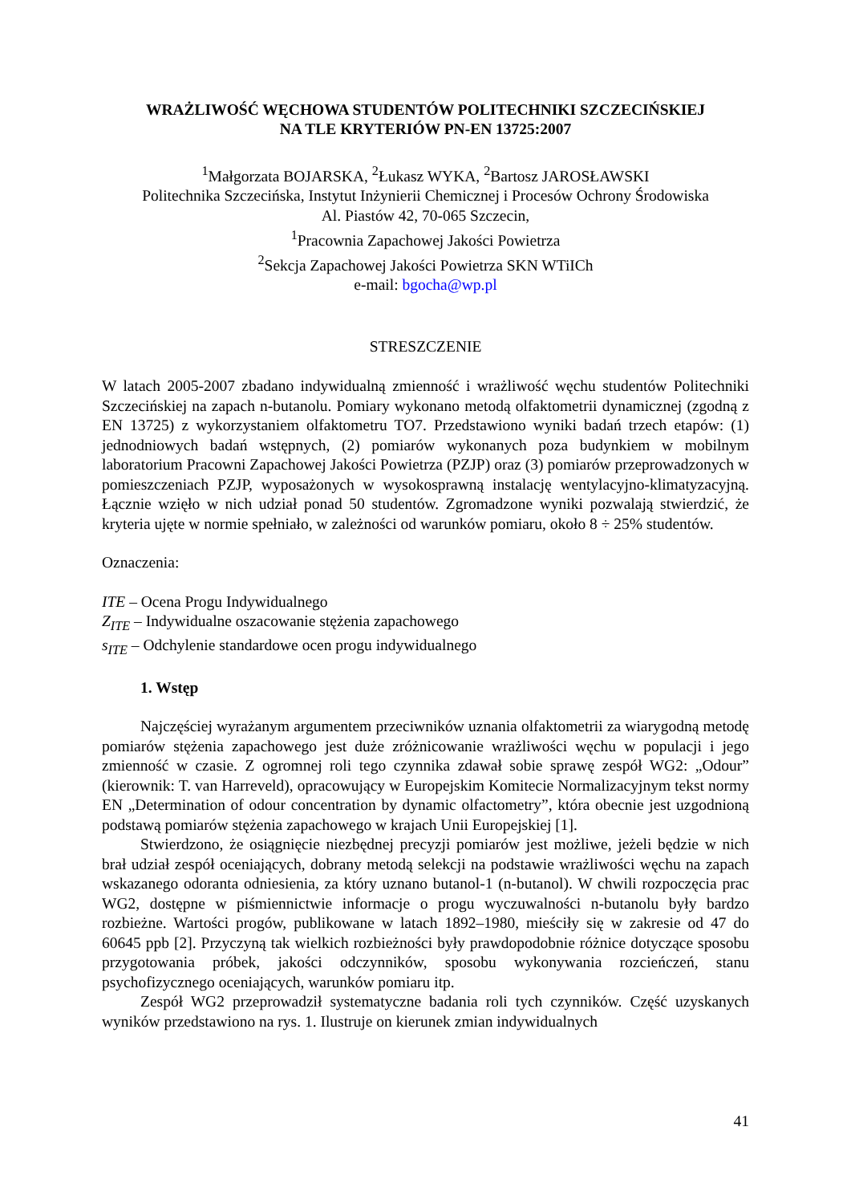WRAŻLIWOŚĆ WĘCHOWA STUDENTÓW POLITECHNIKI SZCZECIŃSKIEJ
NA TLE KRYTERIÓW PN-EN 13725:2007
<sup>1</sup> Małgorzata BOJARSKA, <sup>2</sup>Łukasz WYKA, <sup>2</sup>Bartosz JAROSŁAWSKI
Politechnika Szczecińska, Instytut Inżynierii Chemicznej i Procesów Ochrony Środowiska
Al. Piastów 42, 70-065 Szczecin,
<sup>1</sup> Pracownia Zapachowej Jakości Powietrza
<sup>2</sup> Sekcja Zapachowej Jakości Powietrza SKN WTiICh
e-mail: bgocha@wp.pl
STRESZCZENIE
W latach 2005-2007 zbadano indywidualną zmienność i wrażliwość węchu studentów Politechniki Szczecińskiej na zapach n-butanolu. Pomiary wykonano metodą olfaktometrii dynamicznej (zgodną z EN 13725) z wykorzystaniem olfaktometru TO7. Przedstawiono wyniki badań trzech etapów: (1) jednodniowych badań wstępnych, (2) pomiarów wykonanych poza budynkiem w mobilnym laboratorium Pracowni Zapachowej Jakości Powietrza (PZJP) oraz (3) pomiarów przeprowadzonych w pomieszczeniach PZJP, wyposażonych w wysokosprawną instalację wentylacyjno-klimatyzacyjną. Łącznie wzięło w nich udział ponad 50 studentów. Zgromadzone wyniki pozwalają stwierdzić, że kryteria ujęte w normie spełniało, w zależności od warunków pomiaru, około 8 ÷ 25% studentów.
Oznaczenia:
ITE – Ocena Progu Indywidualnego
Z<sub>ITE</sub> – Indywidualne oszacowanie stężenia zapachowego
s<sub>ITE</sub> – Odchylenie standardowe ocen progu indywidualnego
1. Wstęp
Najczęściej wyrażanym argumentem przeciwników uznania olfaktometrii za wiarygodną metodę pomiarów stężenia zapachowego jest duże zróżnicowanie wrażliwości węchu w populacji i jego zmienność w czasie. Z ogromnej roli tego czynnika zdawał sobie sprawę zespół WG2: „Odour” (kierownik: T. van Harreveld), opracowujący w Europejskim Komitecie Normalizacyjnym tekst normy EN „Determination of odour concentration by dynamic olfactometry”, która obecnie jest uzgodnioną podstawą pomiarów stężenia zapachowego w krajach Unii Europejskiej [1].
Stwierdzono, że osiągnięcie niezbędnej precyzji pomiarów jest możliwe, jeżeli będzie w nich brał udział zespół oceniających, dobrany metodą selekcji na podstawie wrażliwości węchu na zapach wskazanego odoranta odniesienia, za który uznano butanol-1 (n-butanol). W chwili rozpoczęcia prac WG2, dostępne w piśmiennictwie informacje o progu wyczuwalności n-butanolu były bardzo rozbieżne. Wartości progów, publikowane w latach 1892–1980, mieściły się w zakresie od 47 do 60645 ppb [2]. Przyczyną tak wielkich rozbieżności były prawdopodobnie różnice dotyczące sposobu przygotowania próbek, jakości odczynników, sposobu wykonywania rozcieńczeń, stanu psychofizycznego oceniających, warunków pomiaru itp.
Zespół WG2 przeprowadził systematyczne badania roli tych czynników. Część uzyskanych wyników przedstawiono na rys. 1. Ilustruje on kierunek zmian indywidualnych
41